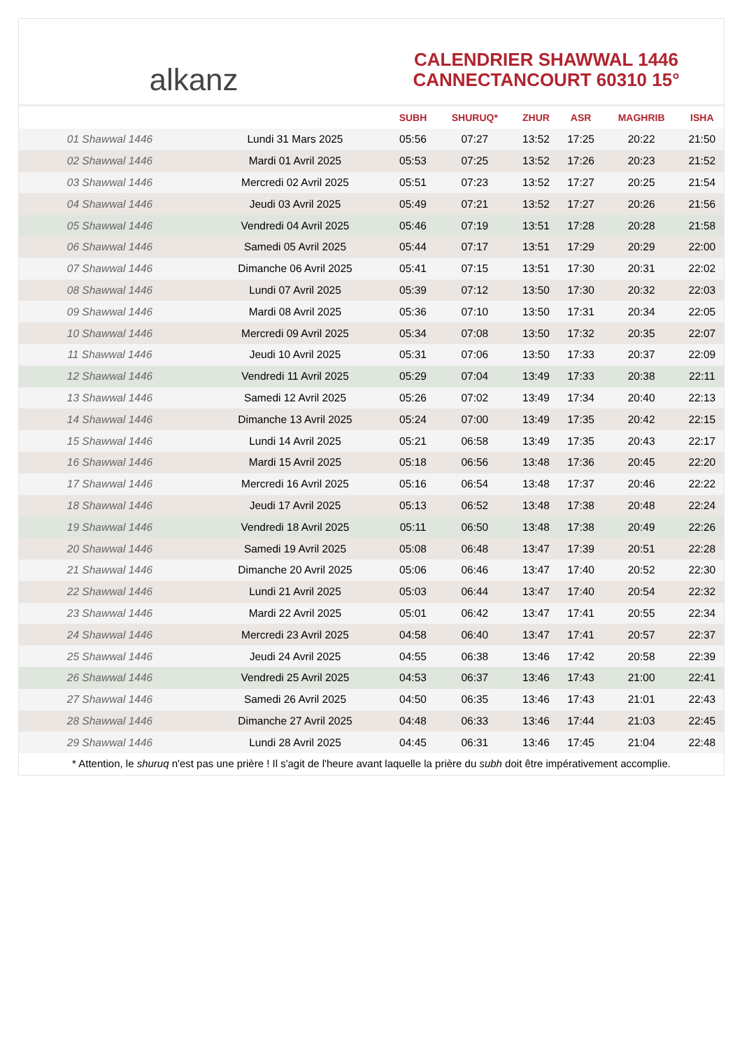alkanz
CALENDRIER SHAWWAL 1446
CANNECTANCOURT 60310 15°
| | | SUBH | SHURUQ* | ZHUR | ASR | MAGHRIB | ISHA |
| --- | --- | --- | --- | --- | --- | --- | --- |
| 01 Shawwal 1446 | Lundi 31 Mars 2025 | 05:56 | 07:27 | 13:52 | 17:25 | 20:22 | 21:50 |
| 02 Shawwal 1446 | Mardi 01 Avril 2025 | 05:53 | 07:25 | 13:52 | 17:26 | 20:23 | 21:52 |
| 03 Shawwal 1446 | Mercredi 02 Avril 2025 | 05:51 | 07:23 | 13:52 | 17:27 | 20:25 | 21:54 |
| 04 Shawwal 1446 | Jeudi 03 Avril 2025 | 05:49 | 07:21 | 13:52 | 17:27 | 20:26 | 21:56 |
| 05 Shawwal 1446 | Vendredi 04 Avril 2025 | 05:46 | 07:19 | 13:51 | 17:28 | 20:28 | 21:58 |
| 06 Shawwal 1446 | Samedi 05 Avril 2025 | 05:44 | 07:17 | 13:51 | 17:29 | 20:29 | 22:00 |
| 07 Shawwal 1446 | Dimanche 06 Avril 2025 | 05:41 | 07:15 | 13:51 | 17:30 | 20:31 | 22:02 |
| 08 Shawwal 1446 | Lundi 07 Avril 2025 | 05:39 | 07:12 | 13:50 | 17:30 | 20:32 | 22:03 |
| 09 Shawwal 1446 | Mardi 08 Avril 2025 | 05:36 | 07:10 | 13:50 | 17:31 | 20:34 | 22:05 |
| 10 Shawwal 1446 | Mercredi 09 Avril 2025 | 05:34 | 07:08 | 13:50 | 17:32 | 20:35 | 22:07 |
| 11 Shawwal 1446 | Jeudi 10 Avril 2025 | 05:31 | 07:06 | 13:50 | 17:33 | 20:37 | 22:09 |
| 12 Shawwal 1446 | Vendredi 11 Avril 2025 | 05:29 | 07:04 | 13:49 | 17:33 | 20:38 | 22:11 |
| 13 Shawwal 1446 | Samedi 12 Avril 2025 | 05:26 | 07:02 | 13:49 | 17:34 | 20:40 | 22:13 |
| 14 Shawwal 1446 | Dimanche 13 Avril 2025 | 05:24 | 07:00 | 13:49 | 17:35 | 20:42 | 22:15 |
| 15 Shawwal 1446 | Lundi 14 Avril 2025 | 05:21 | 06:58 | 13:49 | 17:35 | 20:43 | 22:17 |
| 16 Shawwal 1446 | Mardi 15 Avril 2025 | 05:18 | 06:56 | 13:48 | 17:36 | 20:45 | 22:20 |
| 17 Shawwal 1446 | Mercredi 16 Avril 2025 | 05:16 | 06:54 | 13:48 | 17:37 | 20:46 | 22:22 |
| 18 Shawwal 1446 | Jeudi 17 Avril 2025 | 05:13 | 06:52 | 13:48 | 17:38 | 20:48 | 22:24 |
| 19 Shawwal 1446 | Vendredi 18 Avril 2025 | 05:11 | 06:50 | 13:48 | 17:38 | 20:49 | 22:26 |
| 20 Shawwal 1446 | Samedi 19 Avril 2025 | 05:08 | 06:48 | 13:47 | 17:39 | 20:51 | 22:28 |
| 21 Shawwal 1446 | Dimanche 20 Avril 2025 | 05:06 | 06:46 | 13:47 | 17:40 | 20:52 | 22:30 |
| 22 Shawwal 1446 | Lundi 21 Avril 2025 | 05:03 | 06:44 | 13:47 | 17:40 | 20:54 | 22:32 |
| 23 Shawwal 1446 | Mardi 22 Avril 2025 | 05:01 | 06:42 | 13:47 | 17:41 | 20:55 | 22:34 |
| 24 Shawwal 1446 | Mercredi 23 Avril 2025 | 04:58 | 06:40 | 13:47 | 17:41 | 20:57 | 22:37 |
| 25 Shawwal 1446 | Jeudi 24 Avril 2025 | 04:55 | 06:38 | 13:46 | 17:42 | 20:58 | 22:39 |
| 26 Shawwal 1446 | Vendredi 25 Avril 2025 | 04:53 | 06:37 | 13:46 | 17:43 | 21:00 | 22:41 |
| 27 Shawwal 1446 | Samedi 26 Avril 2025 | 04:50 | 06:35 | 13:46 | 17:43 | 21:01 | 22:43 |
| 28 Shawwal 1446 | Dimanche 27 Avril 2025 | 04:48 | 06:33 | 13:46 | 17:44 | 21:03 | 22:45 |
| 29 Shawwal 1446 | Lundi 28 Avril 2025 | 04:45 | 06:31 | 13:46 | 17:45 | 21:04 | 22:48 |
* Attention, le shuruq n'est pas une prière ! Il s'agit de l'heure avant laquelle la prière du subh doit être impérativement accomplie.